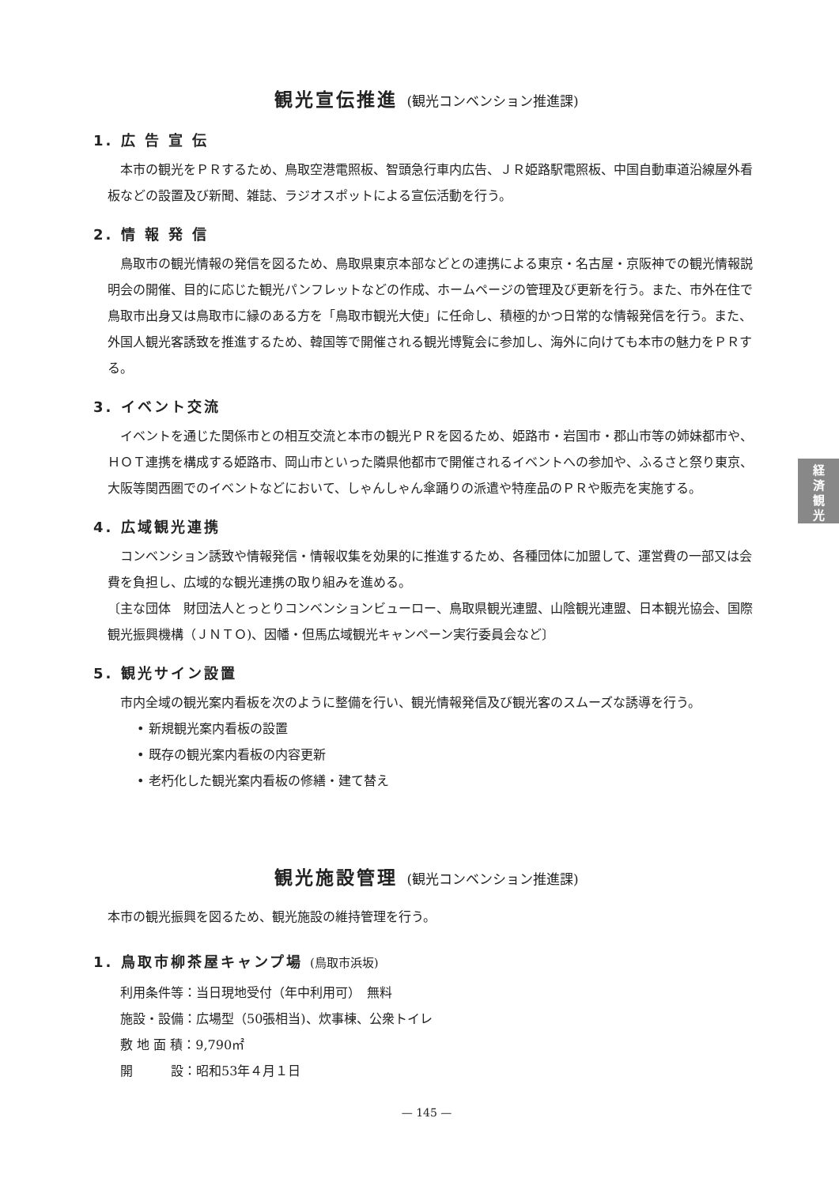経
済
観
光
観光宣伝推進 (観光コンベンション推進課)
1. 広 告 宣 伝
本市の観光をＰＲするため、鳥取空港電照板、智頭急行車内広告、ＪＲ姫路駅電照板、中国自動車道沿線屋外看板などの設置及び新聞、雑誌、ラジオスポットによる宣伝活動を行う。
2. 情 報 発 信
鳥取市の観光情報の発信を図るため、鳥取県東京本部などとの連携による東京・名古屋・京阪神での観光情報説明会の開催、目的に応じた観光パンフレットなどの作成、ホームページの管理及び更新を行う。また、市外在住で鳥取市出身又は鳥取市に縁のある方を「鳥取市観光大使」に任命し、積極的かつ日常的な情報発信を行う。また、外国人観光客誘致を推進するため、韓国等で開催される観光博覧会に参加し、海外に向けても本市の魅力をＰＲする。
3. イベント交流
イベントを通じた関係市との相互交流と本市の観光ＰＲを図るため、姫路市・岩国市・郡山市等の姉妹都市や、ＨＯＴ連携を構成する姫路市、岡山市といった隣県他都市で開催されるイベントへの参加や、ふるさと祭り東京、大阪等関西圏でのイベントなどにおいて、しゃんしゃん傘踊りの派遣や特産品のＰＲや販売を実施する。
4. 広域観光連携
コンベンション誘致や情報発信・情報収集を効果的に推進するため、各種団体に加盟して、運営費の一部又は会費を負担し、広域的な観光連携の取り組みを進める。
〔主な団体　財団法人とっとりコンベンションビューロー、鳥取県観光連盟、山陰観光連盟、日本観光協会、国際観光振興機構（ＪＮＴＯ)、因幡・但馬広域観光キャンペーン実行委員会など〕
5. 観光サイン設置
市内全域の観光案内看板を次のように整備を行い、観光情報発信及び観光客のスムーズな誘導を行う。
• 新規観光案内看板の設置
• 既存の観光案内看板の内容更新
• 老朽化した観光案内看板の修繕・建て替え
観光施設管理 (観光コンベンション推進課)
本市の観光振興を図るため、観光施設の維持管理を行う。
1. 鳥取市柳茶屋キャンプ場 (鳥取市浜坂)
利用条件等：当日現地受付（年中利用可）　無料
施設・設備：広場型（50張相当)、炊事棟、公衆トイレ
敷 地 面 積：9,790㎡
開　　　設：昭和53年４月１日
— 145 —